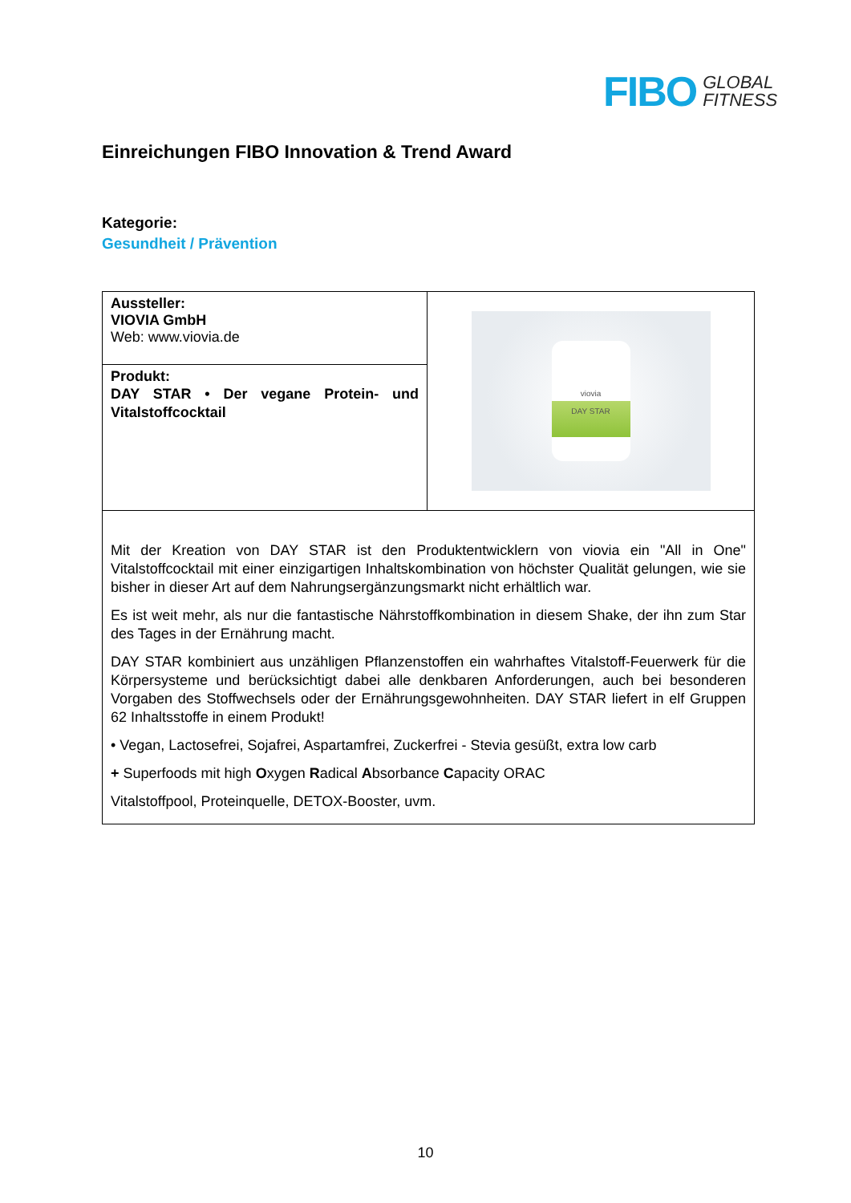FIBO GLOBAL
FITNESS
Einreichungen FIBO Innovation & Trend Award
Kategorie:
Gesundheit / Prävention
| Aussteller: VIOVIA GmbH Web: www.viovia.de | viovia DAY STAR |
| Produkt: DAY STAR • Der vegane Protein- und Vitalstoffcocktail | |
| Mit der Kreation von DAY STAR ist den Produktentwicklern von viovia ein "All in One" Vitalstoffcocktail mit einer einzigartigen Inhaltskombination von höchster Qualität gelungen, wie sie bisher in dieser Art auf dem Nahrungsergänzungsmarkt nicht erhältlich war. Es ist weit mehr, als nur die fantastische Nährstoffkombination in diesem Shake, der ihn zum Star des Tages in der Ernährung macht. DAY STAR kombiniert aus unzähligen Pflanzenstoffen ein wahrhaftes Vitalstoff-Feuerwerk für die Körpersysteme und berücksichtigt dabei alle denkbaren Anforderungen, auch bei besonderen Vorgaben des Stoffwechsels oder der Ernährungsgewohnheiten. DAY STAR liefert in elf Gruppen 62 Inhaltsstoffe in einem Produkt! • Vegan, Lactosefrei, Sojafrei, Aspartamfrei, Zuckerfrei - Stevia gesüßt, extra low carb + Superfoods mit high O xygen R adical A bsorbance C apacity ORAC Vitalstoffpool, Proteinquelle, DETOX-Booster, uvm. | |
10